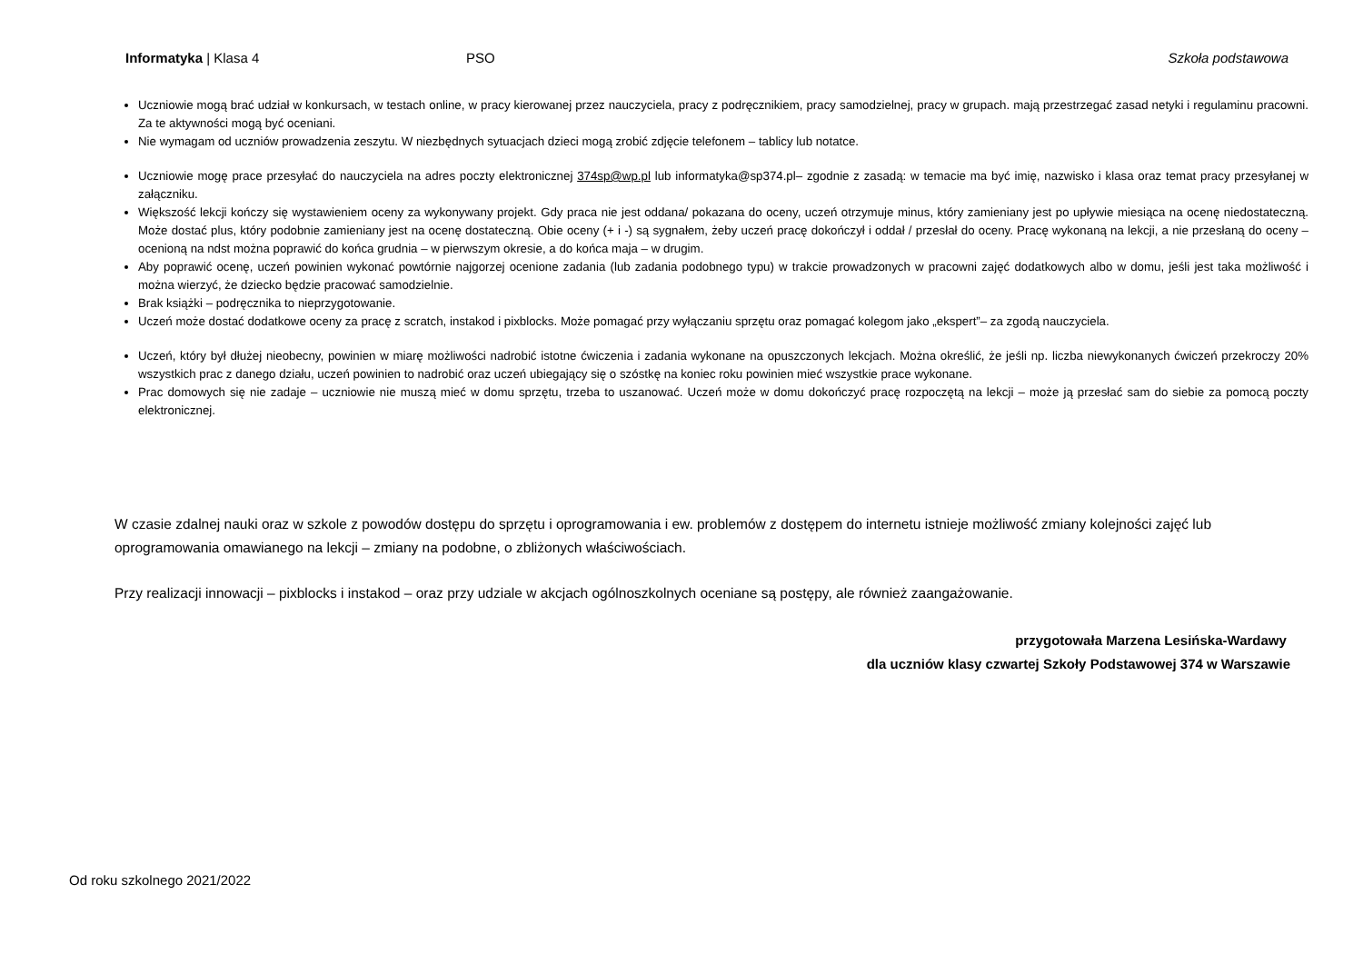Informatyka | Klasa 4 PSO Szkoła podstawowa
Uczniowie mogą brać udział w konkursach, w testach online, w pracy kierowanej przez nauczyciela, pracy z podręcznikiem, pracy samodzielnej, pracy w grupach. mają przestrzegać zasad netyki i regulaminu pracowni. Za te aktywności mogą być oceniani.
Nie wymagam od uczniów prowadzenia zeszytu. W niezbędnych sytuacjach dzieci mogą zrobić zdjęcie telefonem – tablicy lub notatce.
Uczniowie mogę prace przesyłać do nauczyciela na adres poczty elektronicznej 374sp@wp.pl lub informatyka@sp374.pl– zgodnie z zasadą: w temacie ma być imię, nazwisko i klasa oraz temat pracy przesyłanej w załączniku.
Większość lekcji kończy się wystawieniem oceny za wykonywany projekt. Gdy praca nie jest oddana/ pokazana do oceny, uczeń otrzymuje minus, który zamieniany jest po upływie miesiąca na ocenę niedostateczną. Może dostać plus, który podobnie zamieniany jest na ocenę dostateczną. Obie oceny (+ i -) są sygnałem, żeby uczeń pracę dokończył i oddał / przesłał do oceny. Pracę wykonaną na lekcji, a nie przesłaną do oceny – ocenioną na ndst można poprawić do końca grudnia – w pierwszym okresie, a do końca maja – w drugim.
Aby poprawić ocenę, uczeń powinien wykonać powtórnie najgorzej ocenione zadania (lub zadania podobnego typu) w trakcie prowadzonych w pracowni zajęć dodatkowych albo w domu, jeśli jest taka możliwość i można wierzyć, że dziecko będzie pracować samodzielnie.
Brak książki – podręcznika to nieprzygotowanie.
Uczeń może dostać dodatkowe oceny za pracę z scratch, instakod i pixblocks. Może pomagać przy wyłączaniu sprzętu oraz pomagać kolegom jako „ekspert”– za zgodą nauczyciela.
Uczeń, który był dłużej nieobecny, powinien w miarę możliwości nadrobić istotne ćwiczenia i zadania wykonane na opuszczonych lekcjach. Można określić, że jeśli np. liczba niewykonanych ćwiczeń przekroczy 20% wszystkich prac z danego działu, uczeń powinien to nadrobić oraz uczeń ubiegający się o szóstkę na koniec roku powinien mieć wszystkie prace wykonane.
Prac domowych się nie zadaje – uczniowie nie muszą mieć w domu sprzętu, trzeba to uszanować. Uczeń może w domu dokończyć pracę rozpoczętą na lekcji – może ją przesłać sam do siebie za pomocą poczty elektronicznej.
W czasie zdalnej nauki oraz w szkole z powodów dostępu do sprzętu i oprogramowania i ew. problemów z dostępem do internetu istnieje możliwość zmiany kolejności zajęć lub oprogramowania omawianego na lekcji – zmiany na podobne, o zbliżonych właściwościach.
Przy realizacji innowacji – pixblocks i instakod – oraz przy udziale w akcjach ogólnoszkolnych oceniane są postępy, ale również zaangażowanie.
przygotowała Marzena Lesińska-Wardawy
dla uczniów klasy czwartej Szkoły Podstawowej 374 w Warszawie
Od roku szkolnego 2021/2022